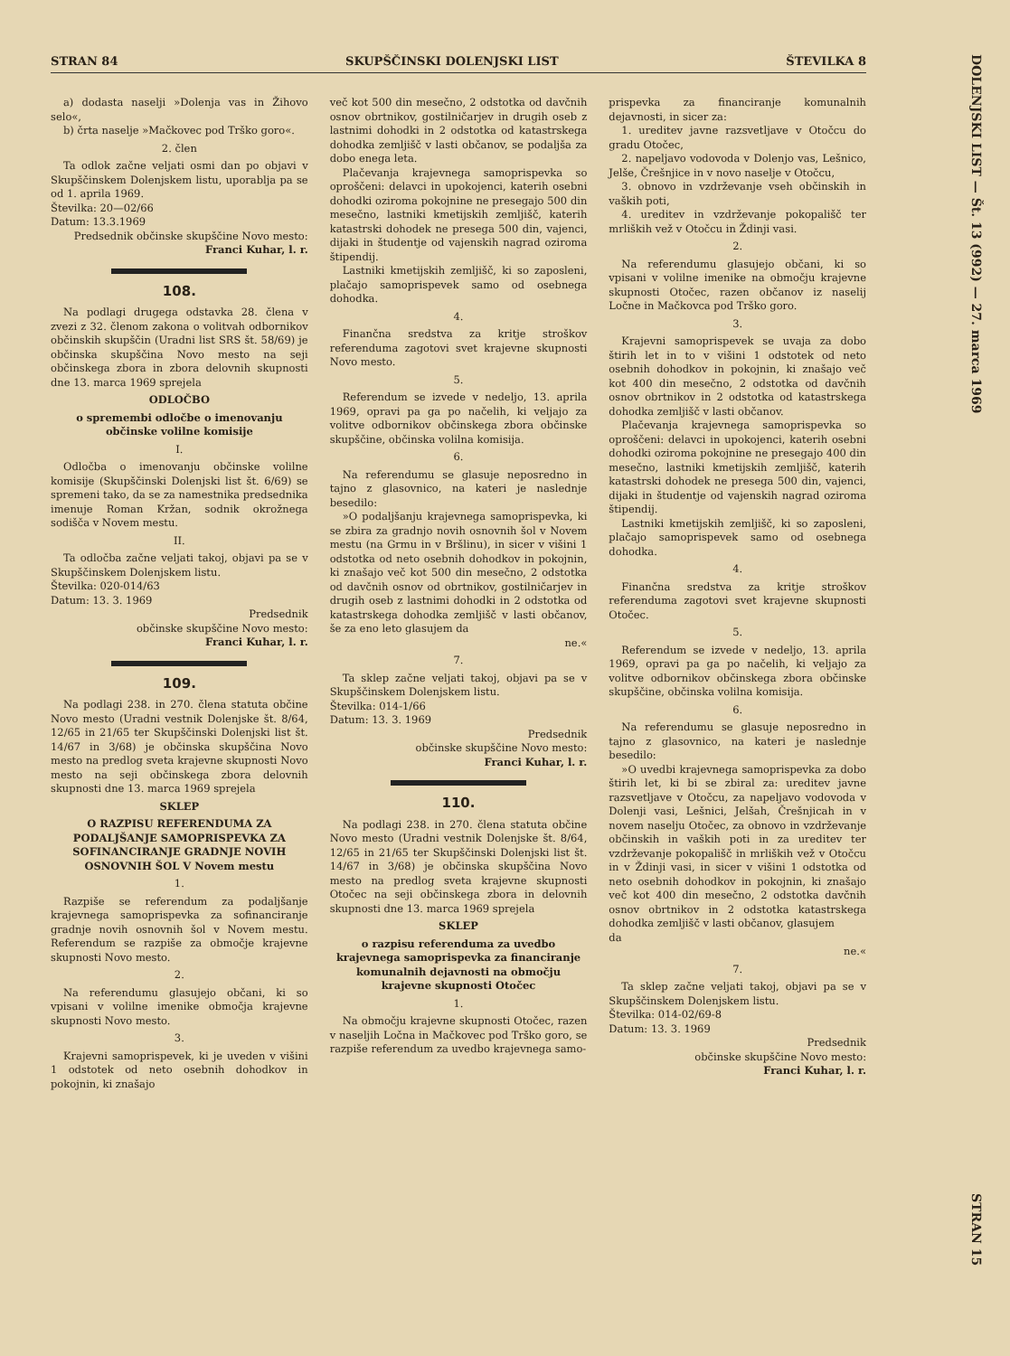STRAN 84 SKUPŠČINSKI DOLENJSKI LIST ŠTEVILKA 8
DOLENJSKI LIST — Št. 13 (992) — 27. marca 1969
a) dodasta naselji »Dolenja vas in Žihovo selo«,
b) črta naselje »Mačkovec pod Trško goro«.
2. člen
Ta odlok začne veljati osmi dan po objavi v Skupščinskem Dolenjskem listu, uporablja pa se od 1. aprila 1969.
Številka: 20—02/66
Datum: 13.3.1969
Predsednik občinske skupščine Novo mesto:
Franci Kuhar, l. r.
108.
Na podlagi drugega odstavka 28. člena v zvezi z 32. členom zakona o volitvah odbornikov občinskih skupščin (Uradni list SRS št. 58/69) je občinska skupščina Novo mesto na seji občinskega zbora in zbora delovnih skupnosti dne 13. marca 1969 sprejela
ODLOČBO
o spremembi odločbe o imenovanju občinske volilne komisije
I.
Odločba o imenovanju občinske volilne komisije (Skupščinski Dolenjski list št. 6/69) se spremeni tako, da se za namestnika predsednika imenuje Roman Kržan, sodnik okrožnega sodišča v Novem mestu.
II.
Ta odločba začne veljati takoj, objavi pa se v Skupščinskem Dolenjskem listu.
Številka: 020-014/63
Datum: 13. 3. 1969
Predsednik
občinske skupščine Novo mesto:
Franci Kuhar, l. r.
109.
Na podlagi 238. in 270. člena statuta občine Novo mesto (Uradni vestnik Dolenjske št. 8/64, 12/65 in 21/65 ter Skupščinski Dolenjski list št. 14/67 in 3/68) je občinska skupščina Novo mesto na predlog sveta krajevne skupnosti Novo mesto na seji občinskega zbora delovnih skupnosti dne 13. marca 1969 sprejela
SKLEP
O RAZPISU REFERENDUMA ZA PODALJŠANJE SAMOPRISPEVKA ZA SOFINANCIRANJE GRADNJE NOVIH OSNOVNIH ŠOL V Novem mestu
1.
Razpiše se referendum za podaljšanje krajevnega samoprispevka za sofinanciranje gradnje novih osnovnih šol v Novem mestu. Referendum se razpiše za območje krajevne skupnosti Novo mesto.
2.
Na referendumu glasujejo občani, ki so vpisani v volilne imenike območja krajevne skupnosti Novo mesto.
3.
Krajevni samoprispevek, ki je uveden v višini 1 odstotek od neto osebnih dohodkov in pokojnin, ki znašajo
več kot 500 din mesečno, 2 odstotka od davčnih osnov obrtnikov, gostilničarjev in drugih oseb z lastnimi dohodki in 2 odstotka od katastrskega dohodka zemljišč v lasti občanov, se podaljša za dobo enega leta.
Plačevanja krajevnega samoprispevka so oproščeni: delavci in upokojenci, katerih osebni dohodki oziroma pokojnine ne presegajo 500 din mesečno, lastniki kmetijskih zemljišč, katerih katastrski dohodek ne presega 500 din, vajenci, dijaki in študentje od vajenskih nagrad oziroma štipendij.
Lastniki kmetijskih zemljišč, ki so zaposleni, plačajo samoprispevek samo od osebnega dohodka.
4.
Finančna sredstva za kritje stroškov referenduma zagotovi svet krajevne skupnosti Novo mesto.
5.
Referendum se izvede v nedeljo, 13. aprila 1969, opravi pa ga po načelih, ki veljajo za volitve odbornikov občinskega zbora občinske skupščine, občinska volilna komisija.
6.
Na referendumu se glasuje neposredno in tajno z glasovnico, na kateri je naslednje besedilo:
»O podaljšanju krajevnega samoprispevka, ki se zbira za gradnjo novih osnovnih šol v Novem mestu (na Grmu in v Bršlinu), in sicer v višini 1 odstotka od neto osebnih dohodkov in pokojnin, ki znašajo več kot 500 din mesečno, 2 odstotka od davčnih osnov od obrtnikov, gostilničarjev in drugih oseb z lastnimi dohodki in 2 odstotka od katastrskega dohodka zemljišč v lasti občanov, še za eno leto glasujem da
ne.«
7.
Ta sklep začne veljati takoj, objavi pa se v Skupščinskem Dolenjskem listu.
Številka: 014-1/66
Datum: 13. 3. 1969
Predsednik
občinske skupščine Novo mesto:
Franci Kuhar, l. r.
110.
Na podlagi 238. in 270. člena statuta občine Novo mesto (Uradni vestnik Dolenjske št. 8/64, 12/65 in 21/65 ter Skupščinski Dolenjski list št. 14/67 in 3/68) je občinska skupščina Novo mesto na predlog sveta krajevne skupnosti Otočec na seji občinskega zbora in delovnih skupnosti dne 13. marca 1969 sprejela
SKLEP
o razpisu referenduma za uvedbo krajevnega samoprispevka za financiranje komunalnih dejavnosti na območju krajevne skupnosti Otočec
1.
Na območju krajevne skupnosti Otočec, razen v naseljih Ločna in Mačkovec pod Trško goro, se razpiše referendum za uvedbo krajevnega samo-
prispevka za financiranje komunalnih dejavnosti, in sicer za:
1. ureditev javne razsvetljave v Otočcu do gradu Otočec,
2. napeljavo vodovoda v Dolenjo vas, Lešnico, Jelše, Črešnjice in v novo naselje v Otočcu,
3. obnovo in vzdrževanje vseh občinskih in vaških poti,
4. ureditev in vzdrževanje pokopališč ter mrliških vež v Otočcu in Ždinji vasi.
2.
Na referendumu glasujejo občani, ki so vpisani v volilne imenike na območju krajevne skupnosti Otočec, razen občanov iz naselij Ločne in Mačkovca pod Trško goro.
3.
Krajevni samoprispevek se uvaja za dobo štirih let in to v višini 1 odstotek od neto osebnih dohodkov in pokojnin, ki znašajo več kot 400 din mesečno, 2 odstotka od davčnih osnov obrtnikov in 2 odstotka od katastrskega dohodka zemljišč v lasti občanov.
Plačevanja krajevnega samoprispevka so oproščeni: delavci in upokojenci, katerih osebni dohodki oziroma pokojnine ne presegajo 400 din mesečno, lastniki kmetijskih zemljišč, katerih katastrski dohodek ne presega 500 din, vajenci, dijaki in študentje od vajenskih nagrad oziroma štipendij.
Lastniki kmetijskih zemljišč, ki so zaposleni, plačajo samoprispevek samo od osebnega dohodka.
4.
Finančna sredstva za kritje stroškov referenduma zagotovi svet krajevne skupnosti Otočec.
5.
Referendum se izvede v nedeljo, 13. aprila 1969, opravi pa ga po načelih, ki veljajo za volitve odbornikov občinskega zbora občinske skupščine, občinska volilna komisija.
6.
Na referendumu se glasuje neposredno in tajno z glasovnico, na kateri je naslednje besedilo:
»O uvedbi krajevnega samoprispevka za dobo štirih let, ki bi se zbiral za: ureditev javne razsvetljave v Otočcu, za napeljavo vodovoda v Dolenji vasi, Lešnici, Jelšah, Črešnjicah in v novem naselju Otočec, za obnovo in vzdrževanje občinskih in vaških poti in za ureditev ter vzdrževanje pokopališč in mrliških vež v Otočcu in v Ždinji vasi, in sicer v višini 1 odstotka od neto osebnih dohodkov in pokojnin, ki znašajo več kot 400 din mesečno, 2 odstotka davčnih osnov obrtnikov in 2 odstotka katastrskega dohodka zemljišč v lasti občanov, glasujem
da
ne.«
7.
Ta sklep začne veljati takoj, objavi pa se v Skupščinskem Dolenjskem listu.
Številka: 014-02/69-8
Datum: 13. 3. 1969
Predsednik
občinske skupščine Novo mesto:
Franci Kuhar, l. r.
STRAN 15